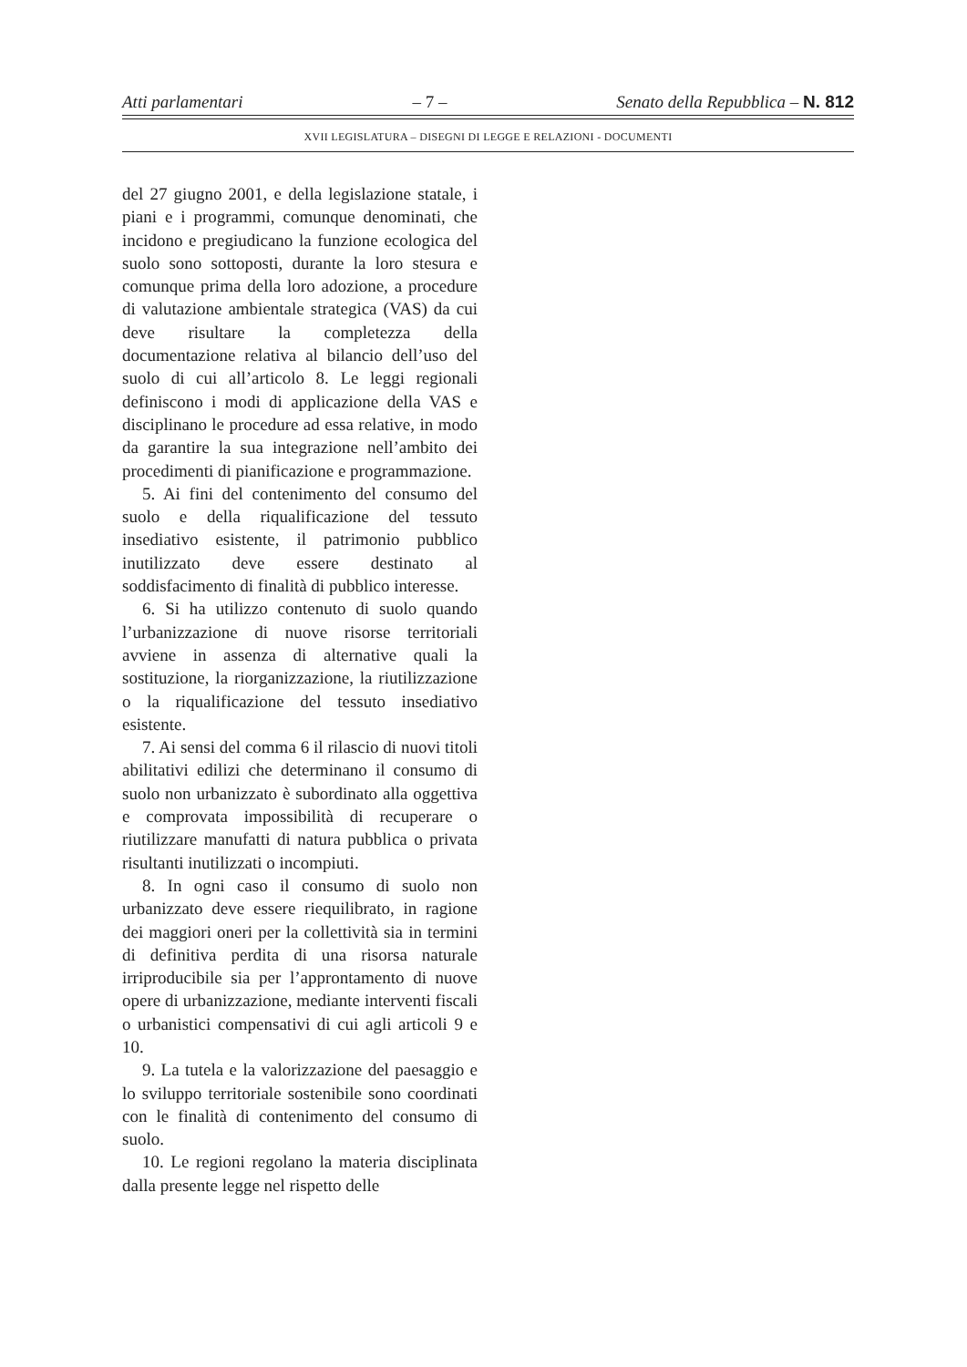Atti parlamentari – 7 – Senato della Repubblica – N. 812
XVII LEGISLATURA – DISEGNI DI LEGGE E RELAZIONI - DOCUMENTI
del 27 giugno 2001, e della legislazione statale, i piani e i programmi, comunque denominati, che incidono e pregiudicano la funzione ecologica del suolo sono sottoposti, durante la loro stesura e comunque prima della loro adozione, a procedure di valutazione ambientale strategica (VAS) da cui deve risultare la completezza della documentazione relativa al bilancio dell’uso del suolo di cui all’articolo 8. Le leggi regionali definiscono i modi di applicazione della VAS e disciplinano le procedure ad essa relative, in modo da garantire la sua integrazione nell’ambito dei procedimenti di pianificazione e programmazione.
5. Ai fini del contenimento del consumo del suolo e della riqualificazione del tessuto insediativo esistente, il patrimonio pubblico inutilizzato deve essere destinato al soddisfacimento di finalità di pubblico interesse.
6. Si ha utilizzo contenuto di suolo quando l’urbanizzazione di nuove risorse territoriali avviene in assenza di alternative quali la sostituzione, la riorganizzazione, la riutilizzazione o la riqualificazione del tessuto insediativo esistente.
7. Ai sensi del comma 6 il rilascio di nuovi titoli abilitativi edilizi che determinano il consumo di suolo non urbanizzato è subordinato alla oggettiva e comprovata impossibilità di recuperare o riutilizzare manufatti di natura pubblica o privata risultanti inutilizzati o incompiuti.
8. In ogni caso il consumo di suolo non urbanizzato deve essere riequilibrato, in ragione dei maggiori oneri per la collettività sia in termini di definitiva perdita di una risorsa naturale irriproducibile sia per l’approntamento di nuove opere di urbanizzazione, mediante interventi fiscali o urbanistici compensativi di cui agli articoli 9 e 10.
9. La tutela e la valorizzazione del paesaggio e lo sviluppo territoriale sostenibile sono coordinati con le finalità di contenimento del consumo di suolo.
10. Le regioni regolano la materia disciplinata dalla presente legge nel rispetto delle